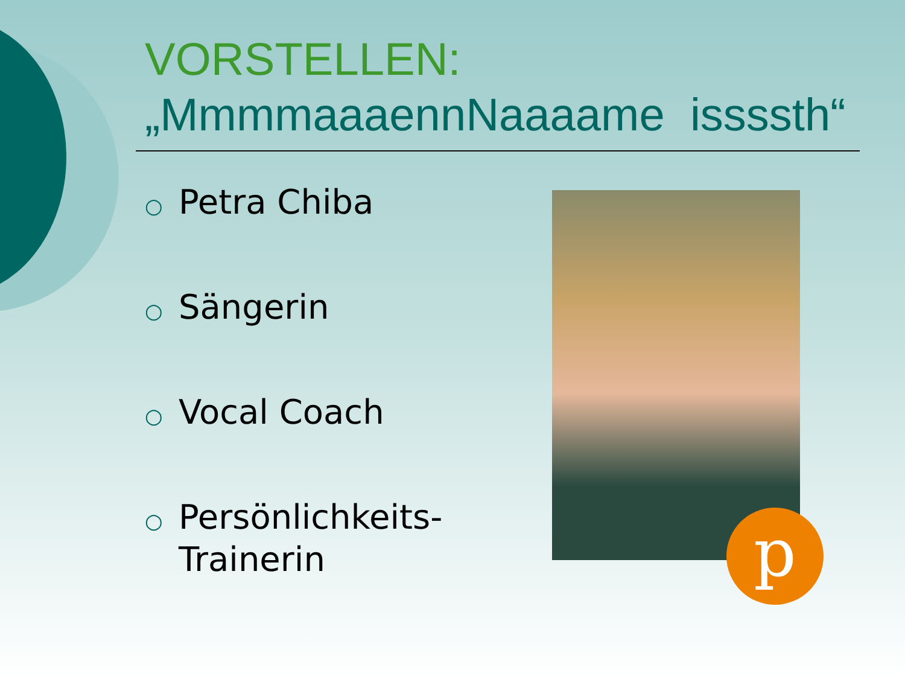VORSTELLEN:
„MmmmaaaennNaaaame issssth“
○ Petra Chiba
○ Sängerin
○ Vocal Coach
○ Persönlichkeits-
Trainerin
p